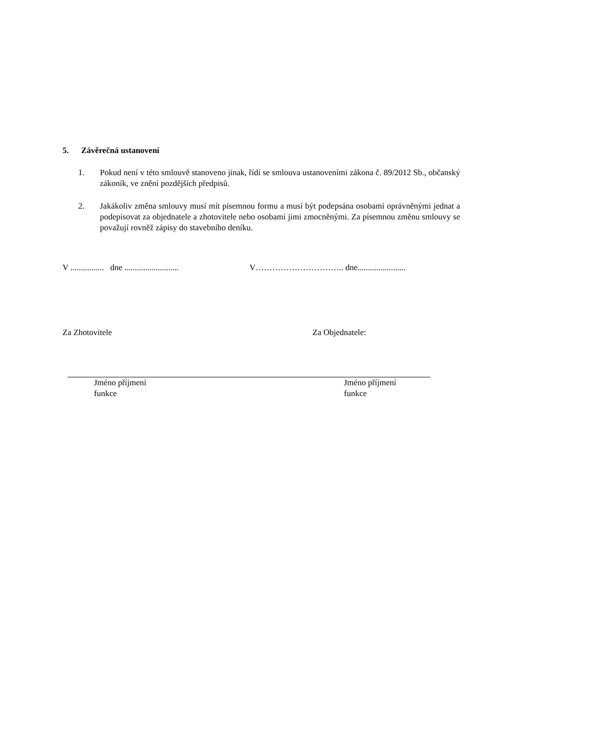5. Závěrečná ustanovení
1. Pokud není v této smlouvě stanoveno jinak, řídí se smlouva ustanoveními zákona č. 89/2012 Sb., občanský zákoník, ve znění pozdějších předpisů.
2. Jakákoliv změna smlouvy musí mít písemnou formu a musí být podepsána osobami oprávněnými jednat a podepisovat za objednatele a zhotovitele nebo osobami jimi zmocněnými. Za písemnou změnu smlouvy se považují rovněž zápisy do stavebního deníku.
V ................ dne ..........................
V………………………….. dne.......................
Za Zhotovitele Za Objednatele:
Jméno příjmení
funkce
Jméno příjmení
funkce